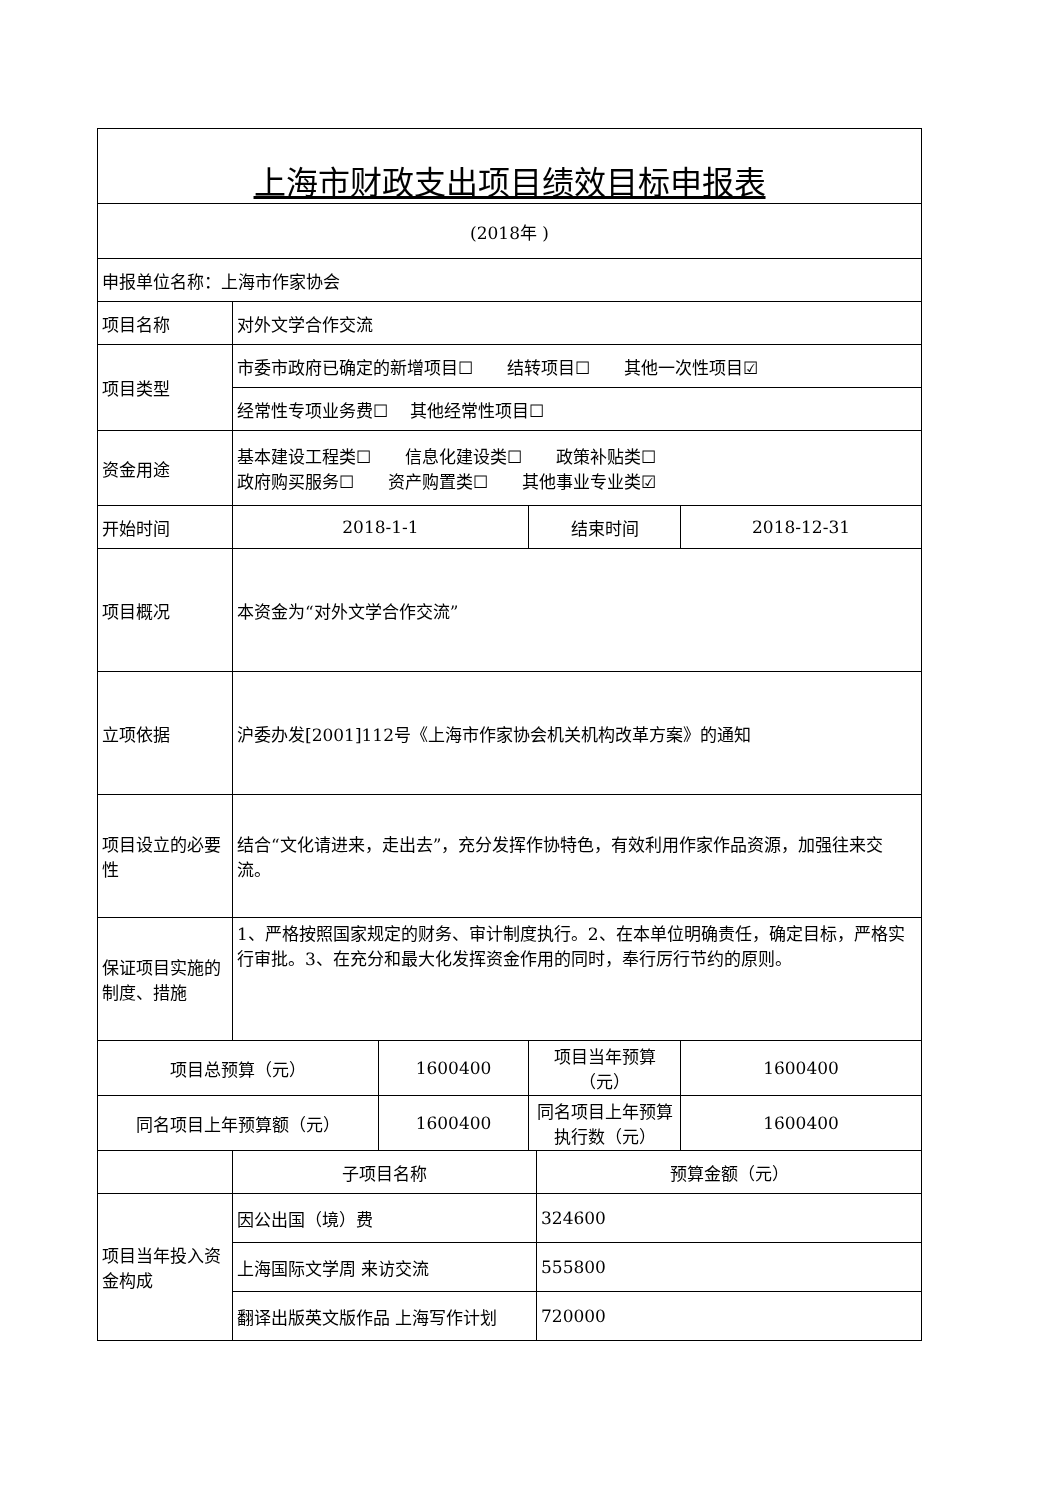| 上海市财政支出项目绩效目标申报表 | | | | | |
| (2018年 ) | | | | | |
| 申报单位名称：上海市作家协会 | | | | | |
| 项目名称 | 对外文学合作交流 | | | | |
| 项目类型 | 市委市政府已确定的新增项目☐ 结转项目☐ 其他一次性项目☑ | | | | |
| | 经常性专项业务费☐ 其他经常性项目☐ | | | | |
| 资金用途 | 基本建设工程类☐ 信息化建设类☐ 政策补贴类☐ 政府购买服务☐ 资产购置类☐ 其他事业专业类☑ | | | | |
| 开始时间 | 2018-1-1 | | 结束时间 | | 2018-12-31 |
| 项目概况 | 本资金为“对外文学合作交流” | | | | |
| 立项依据 | 沪委办发[2001]112号《上海市作家协会机关机构改革方案》的通知 | | | | |
| 项目设立的必要性 | 结合“文化请进来，走出去”，充分发挥作协特色，有效利用作家作品资源，加强往来交流。 | | | | |
| 保证项目实施的制度、措施 | 1、严格按照国家规定的财务、审计制度执行。2、在本单位明确责任，确定目标，严格实行审批。3、在充分和最大化发挥资金作用的同时，奉行厉行节约的原则。 | | | | |
| 项目总预算（元） | | 1600400 | 项目当年预算（元） | | 1600400 |
| 同名项目上年预算额（元） | | 1600400 | 同名项目上年预算执行数（元） | | 1600400 |
| | 子项目名称 | | | 预算金额（元） | |
| 项目当年投入资金构成 | 因公出国（境）费 | | | 324600 | |
| | 上海国际文学周 来访交流 | | | 555800 | |
| | 翻译出版英文版作品 上海写作计划 | | | 720000 | |